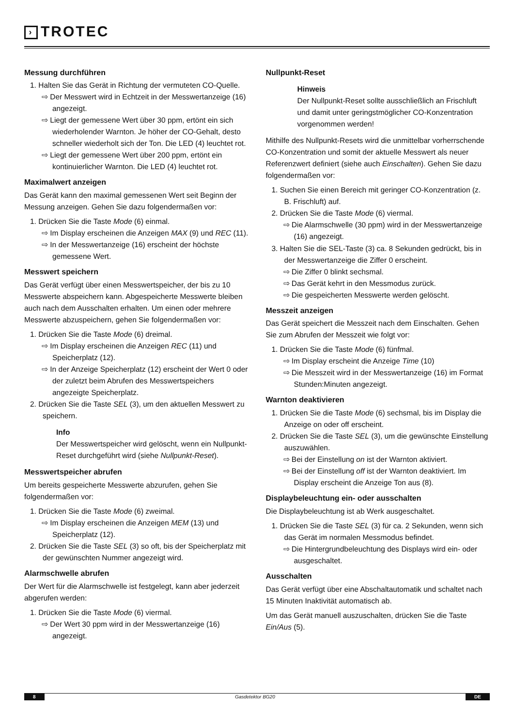› TROTEC
Messung durchführen
1. Halten Sie das Gerät in Richtung der vermuteten CO-Quelle.
⇨ Der Messwert wird in Echtzeit in der Messwertanzeige (16) angezeigt.
⇨ Liegt der gemessene Wert über 30 ppm, ertönt ein sich wiederholender Warnton. Je höher der CO-Gehalt, desto schneller wiederholt sich der Ton. Die LED (4) leuchtet rot.
⇨ Liegt der gemessene Wert über 200 ppm, ertönt ein kontinuierlicher Warnton. Die LED (4) leuchtet rot.
Maximalwert anzeigen
Das Gerät kann den maximal gemessenen Wert seit Beginn der Messung anzeigen. Gehen Sie dazu folgendermaßen vor:
1. Drücken Sie die Taste Mode (6) einmal.
⇨ Im Display erscheinen die Anzeigen MAX (9) und REC (11).
⇨ In der Messwertanzeige (16) erscheint der höchste gemessene Wert.
Messwert speichern
Das Gerät verfügt über einen Messwertspeicher, der bis zu 10 Messwerte abspeichern kann. Abgespeicherte Messwerte bleiben auch nach dem Ausschalten erhalten. Um einen oder mehrere Messwerte abzuspeichern, gehen Sie folgendermaßen vor:
1. Drücken Sie die Taste Mode (6) dreimal.
⇨ Im Display erscheinen die Anzeigen REC (11) und Speicherplatz (12).
⇨ In der Anzeige Speicherplatz (12) erscheint der Wert 0 oder der zuletzt beim Abrufen des Messwertspeichers angezeigte Speicherplatz.
2. Drücken Sie die Taste SEL (3), um den aktuellen Messwert zu speichern.
Info
Der Messwertspeicher wird gelöscht, wenn ein Nullpunkt-Reset durchgeführt wird (siehe Nullpunkt-Reset).
Messwertspeicher abrufen
Um bereits gespeicherte Messwerte abzurufen, gehen Sie folgendermaßen vor:
1. Drücken Sie die Taste Mode (6) zweimal.
⇨ Im Display erscheinen die Anzeigen MEM (13) und Speicherplatz (12).
2. Drücken Sie die Taste SEL (3) so oft, bis der Speicherplatz mit der gewünschten Nummer angezeigt wird.
Alarmschwelle abrufen
Der Wert für die Alarmschwelle ist festgelegt, kann aber jederzeit abgerufen werden:
1. Drücken Sie die Taste Mode (6) viermal.
⇨ Der Wert 30 ppm wird in der Messwertanzeige (16) angezeigt.
Nullpunkt-Reset
Hinweis
Der Nullpunkt-Reset sollte ausschließlich an Frischluft und damit unter geringstmöglicher CO-Konzentration vorgenommen werden!
Mithilfe des Nullpunkt-Resets wird die unmittelbar vorherrschende CO-Konzentration und somit der aktuelle Messwert als neuer Referenzwert definiert (siehe auch Einschalten). Gehen Sie dazu folgendermaßen vor:
1. Suchen Sie einen Bereich mit geringer CO-Konzentration (z. B. Frischluft) auf.
2. Drücken Sie die Taste Mode (6) viermal.
⇨ Die Alarmschwelle (30 ppm) wird in der Messwertanzeige (16) angezeigt.
3. Halten Sie die SEL-Taste (3) ca. 8 Sekunden gedrückt, bis in der Messwertanzeige die Ziffer 0 erscheint.
⇨ Die Ziffer 0 blinkt sechsmal.
⇨ Das Gerät kehrt in den Messmodus zurück.
⇨ Die gespeicherten Messwerte werden gelöscht.
Messzeit anzeigen
Das Gerät speichert die Messzeit nach dem Einschalten. Gehen Sie zum Abrufen der Messzeit wie folgt vor:
1. Drücken Sie die Taste Mode (6) fünfmal.
⇨ Im Display erscheint die Anzeige Time (10)
⇨ Die Messzeit wird in der Messwertanzeige (16) im Format Stunden:Minuten angezeigt.
Warnton deaktivieren
1. Drücken Sie die Taste Mode (6) sechsmal, bis im Display die Anzeige on oder off erscheint.
2. Drücken Sie die Taste SEL (3), um die gewünschte Einstellung auszuwählen.
⇨ Bei der Einstellung on ist der Warnton aktiviert.
⇨ Bei der Einstellung off ist der Warnton deaktiviert. Im Display erscheint die Anzeige Ton aus (8).
Displaybeleuchtung ein- oder ausschalten
Die Displaybeleuchtung ist ab Werk ausgeschaltet.
1. Drücken Sie die Taste SEL (3) für ca. 2 Sekunden, wenn sich das Gerät im normalen Messmodus befindet.
⇨ Die Hintergrundbeleuchtung des Displays wird ein- oder ausgeschaltet.
Ausschalten
Das Gerät verfügt über eine Abschaltautomatik und schaltet nach 15 Minuten Inaktivität automatisch ab.
Um das Gerät manuell auszuschalten, drücken Sie die Taste Ein/Aus (5).
8 Gasdetektor BG20 DE